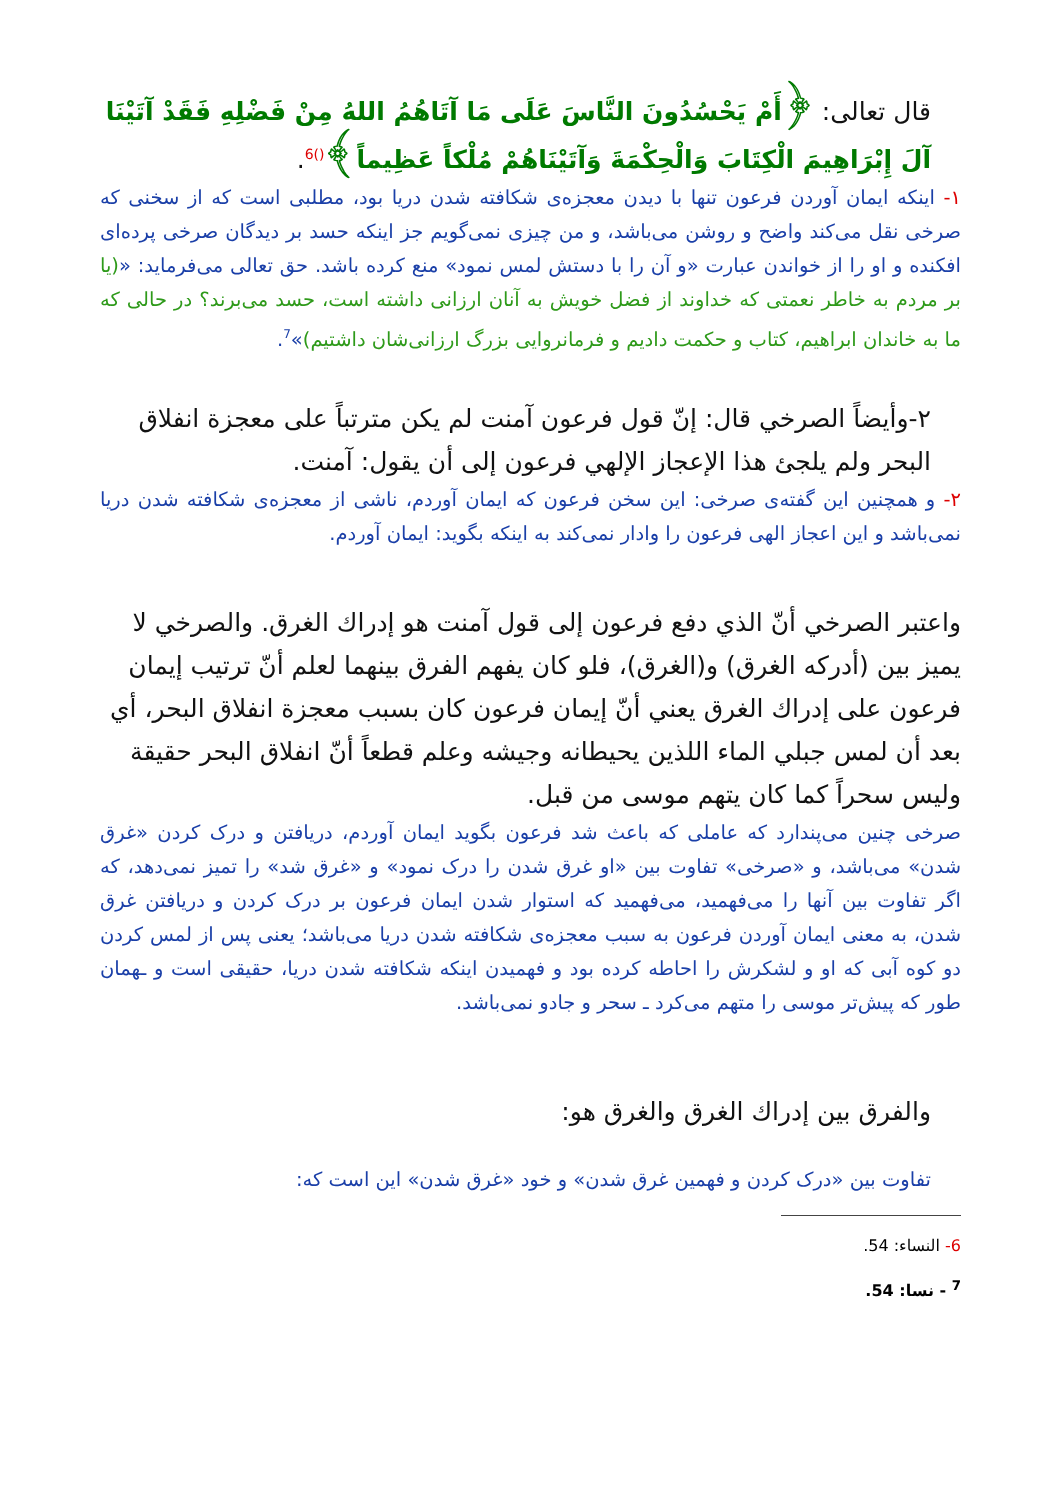قال تعالى: ﴿أَمْ يَحْسُدُونَ النَّاسَ عَلَى مَا آتَاهُمُ اللهُ مِنْ فَضْلِهِ فَقَدْ آتَيْنَا آلَ إِبْرَاهِيمَ الْكِتَابَ وَالْحِكْمَةَ وَآتَيْنَاهُمْ مُلْكاً عَظِيماً﴾<sup>()6</sup>.
١- اینکه ایمان آوردن فرعون تنها با دیدن معجزه‌ی شکافته شدن دریا بود، مطلبی است که از سخنی که صرخی نقل می‌کند واضح و روشن می‌باشد، و من چیزی نمی‌گویم جز اینکه حسد بر دیدگان صرخی پرده‌ای افکنده و او را از خواندن عبارت «و آن را با دستش لمس نمود» منع کرده باشد. حق تعالی می‌فرماید: «(یا بر مردم به خاطر نعمتی که خداوند از فضل خویش به آنان ارزانی داشته است، حسد می‌برند؟ در حالی که ما به خاندان ابراهیم، کتاب و حکمت دادیم و فرمانروایی بزرگ ارزانی‌شان داشتیم)»<sup>7</sup>.
٢-وأيضاً الصرخي قال: إنّ قول فرعون آمنت لم يكن مترتباً على معجزة انفلاق البحر ولم يلجئ هذا الإعجاز الإلهي فرعون إلى أن يقول: آمنت.
٢- و همچنین این گفته‌ی صرخی: این سخن فرعون که ایمان آوردم، ناشی از معجزه‌ی شکافته شدن دریا نمی‌باشد و این اعجاز الهی فرعون را وادار نمی‌کند به اینکه بگوید: ایمان آوردم.
واعتبر الصرخي أنّ الذي دفع فرعون إلى قول آمنت هو إدراك الغرق. والصرخي لا يميز بين (أدركه الغرق) و(الغرق)، فلو كان يفهم الفرق بينهما لعلم أنّ ترتيب إيمان فرعون على إدراك الغرق يعني أنّ إيمان فرعون كان بسبب معجزة انفلاق البحر، أي بعد أن لمس جبلي الماء اللذين يحيطانه وجيشه وعلم قطعاً أنّ انفلاق البحر حقيقة وليس سحراً كما كان يتهم موسى من قبل.
صرخی چنین می‌پندارد که عاملی که باعث شد فرعون بگوید ایمان آوردم، دریافتن و درک کردن «غرق شدن» می‌باشد، و «صرخی» تفاوت بین «او غرق شدن را درک نمود» و «غرق شد» را تمیز نمی‌دهد، که اگر تفاوت بین آنها را می‌فهمید، می‌فهمید که استوار شدن ایمان فرعون بر درک کردن و دریافتن غرق شدن، به معنی ایمان آوردن فرعون به سبب معجزه‌ی شکافته شدن دریا می‌باشد؛ یعنی پس از لمس کردن دو کوه آبی که او و لشکرش را احاطه کرده بود و فهمیدن اینکه شکافته شدن دریا، حقیقی است و ـهمان طور که پیش‌تر موسی را متهم می‌کرد ـ سحر و جادو نمی‌باشد.
والفرق بين إدراك الغرق والغرق هو:
تفاوت بین «درک کردن و فهمین غرق شدن» و خود «غرق شدن» این است که:
6- النساء: 54.
<sup>7</sup> - نسا: 54.